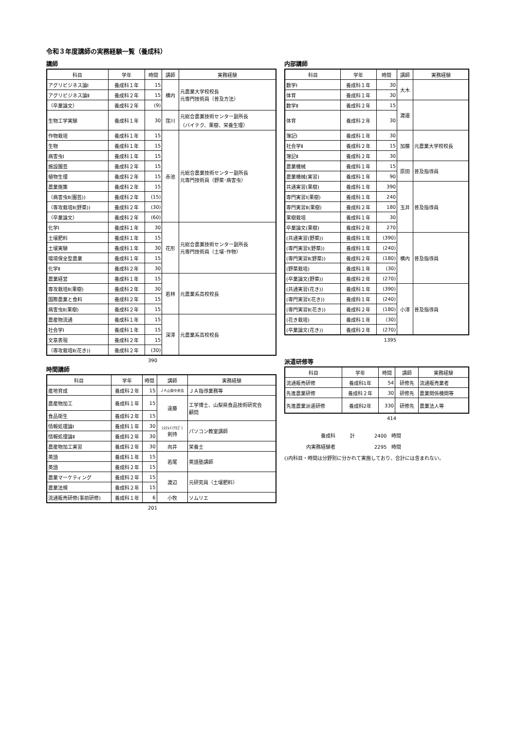令和３年度講師の実務経験一覧（養成科）
講師
| 科目 | 学年 | 時間 | 講師 | 実務経験 |
| --- | --- | --- | --- | --- |
| アグリビジネス論Ⅰ | 養成科１年 | 15 | 横内 | 元農業大学校校長 元専門技術員（普及方法） |
| アグリビジネス論Ⅱ | 養成科２年 | 15 | | |
| （卒業論文） | 養成科２年 | (9) | | |
| 生物工学実験 | 養成科１年 | 30 | 窪川 | 元総合農業技術センター副所長 （バイテク、果樹、栄養生理） |
| 作物栽培 | 養成科１年 | 15 | 赤池 | 元総合農業技術センター副所長 元専門技術員（野菜･病害虫） |
| 生物 | 養成科１年 | 15 | | |
| 病害虫Ⅰ | 養成科１年 | 15 | | |
| 施設園芸 | 養成科２年 | 15 | | |
| 植物生理 | 養成科２年 | 15 | | |
| 農業施策 | 養成科２年 | 15 | | |
| （病害虫Ⅱ(園芸)) | 養成科２年 | (15) | | |
| （専攻栽培Ⅱ(野菜)) | 養成科２年 | (30) | | |
| （卒業論文） | 養成科２年 | (60) | | |
| 化学Ⅰ | 養成科１年 | 30 | 花形 | 元総合農業技術センター副所長 元専門技術員（土壌･作物） |
| 土壌肥料 | 養成科１年 | 15 | | |
| 土壌実験 | 養成科１年 | 30 | | |
| 環境保全型農業 | 養成科１年 | 15 | | |
| 化学Ⅱ | 養成科２年 | 30 | | |
| 農業経営 | 養成科１年 | 15 | 若林 | 元農業系高校校長 |
| 専攻栽培Ⅱ(果樹) | 養成科２年 | 30 | | |
| 国際農業と食料 | 養成科２年 | 15 | | |
| 病害虫Ⅱ(果樹) | 養成科２年 | 15 | | |
| 農産物流通 | 養成科１年 | 15 | 深澤 | 元農業系高校校長 |
| 社会学Ⅰ | 養成科１年 | 15 | | |
| 文章表現 | 養成科２年 | 15 | | |
| （専攻栽培Ⅱ(花き)) | 養成科２年 | (30) | | |
390
時間講師
| 科目 | 学年 | 時間 | 講師 | 実務経験 |
| --- | --- | --- | --- | --- |
| 産地育成 | 養成科２年 | 15 | ＪＡ山梨中央会 | ＪＡ指導業務等 |
| 農産物加工 | 養成科１年 | 15 | 遠藤 | 工学博士、山梨県食品技術研究会 顧問 |
| 食品衛生 | 養成科２年 | 15 | | |
| 情報処理論Ⅰ | 養成科１年 | 30 | ｼｽﾃﾑｲﾝﾅｶｺﾞﾐ 剣持 | パソコン教室講師 |
| 情報処理論Ⅱ | 養成科２年 | 30 | | |
| 農産物加工実習 | 養成科２年 | 30 | 向井 | 栄養士 |
| 英語 | 養成科１年 | 15 | 若尾 | 英語塾講師 |
| 英語 | 養成科２年 | 15 | | |
| 農業マーケティング | 養成科２年 | 15 | 渡辺 | 元研究員（土壌肥料） |
| 農業法規 | 養成科２年 | 15 | | |
| 流通販売研修(事前研修) | 養成科１年 | 6 | 小牧 | ソムリエ |
201
内部講師
| 科目 | 学年 | 時間 | 講師 | 実務経験 |
| --- | --- | --- | --- | --- |
| 数学Ⅰ | 養成科１年 | 30 | 大木 | |
| 体育 | 養成科１年 | 30 | | |
| 数学Ⅱ | 養成科２年 | 15 | 渡邉 | |
| 体育 | 養成科２年 | 30 | | |
| 簿記Ⅰ | 養成科１年 | 30 | 加藤 | 元農業大学校校長 |
| 社会学Ⅱ | 養成科２年 | 15 | | |
| 簿記Ⅱ | 養成科２年 | 30 | | |
| 農業機械 | 養成科１年 | 15 | 原田 | 普及指導員 |
| 農業機械(実習) | 養成科１年 | 90 | | |
| 共通実習(果樹) | 養成科１年 | 390 | 玉井 | 普及指導員 |
| 専門実習Ⅰ(果樹) | 養成科１年 | 240 | | |
| 専門実習Ⅱ(果樹) | 養成科２年 | 180 | | |
| 果樹栽培 | 養成科１年 | 30 | | |
| 卒業論文(果樹) | 養成科２年 | 270 | | |
| (共通実習(野菜)) | 養成科１年 | (390) | 横内 | 普及指導員 |
| (専門実習Ⅰ(野菜)) | 養成科１年 | (240) | | |
| (専門実習Ⅱ(野菜)) | 養成科２年 | (180) | | |
| (野菜栽培) | 養成科１年 | (30) | | |
| (卒業論文(野菜)) | 養成科２年 | (270) | | |
| (共通実習(花き)) | 養成科１年 | (390) | 小澤 | 普及指導員 |
| (専門実習Ⅰ(花き)) | 養成科１年 | (240) | | |
| (専門実習Ⅱ(花き)) | 養成科２年 | (180) | | |
| (花き栽培) | 養成科１年 | (30) | | |
| (卒業論文(花き)) | 養成科２年 | (270) | | |
1395
派遣研修等
| 科目 | 学年 | 時間 | 講師 | 実務経験 |
| --- | --- | --- | --- | --- |
| 流通販売研修 | 養成科1年 | 54 | 研修先 | 流通販売業者 |
| 先進農業研修 | 養成科２年 | 30 | 研修先 | 農業関係機関等 |
| 先進農業派遣研修 | 養成科2年 | 330 | 研修先 | 農業法人等 |
414
養成科　　　計　　　　2400　時間
内実務経験者　　　　　　　　2295　時間
()内科目・時間は分野別に分かれて実施しており、合計には含まれない。